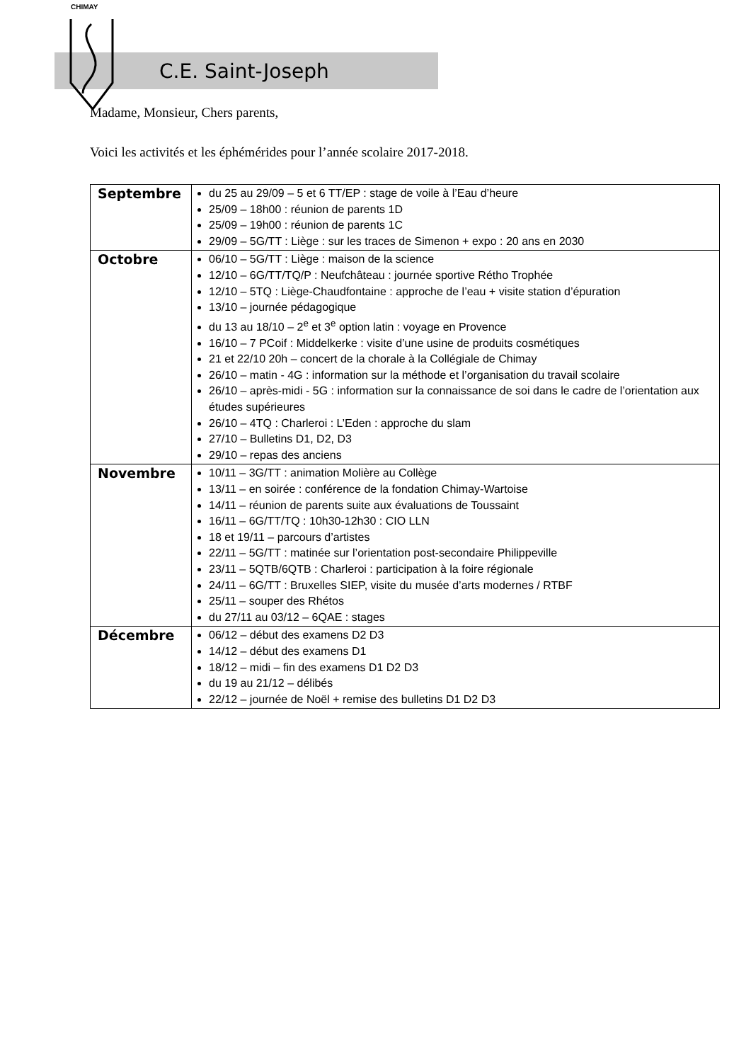CHIMAY
C.E. Saint-Joseph
Madame, Monsieur, Chers parents,
Voici les activités et les éphémérides pour l’année scolaire 2017-2018.
| Septembre | du 25 au 29/09 – 5 et 6 TT/EP : stage de voile à l’Eau d’heure 25/09 – 18h00 : réunion de parents 1D 25/09 – 19h00 : réunion de parents 1C 29/09 – 5G/TT : Liège : sur les traces de Simenon + expo : 20 ans en 2030 |
| Octobre | 06/10 – 5G/TT : Liège : maison de la science 12/10 – 6G/TT/TQ/P : Neufchâteau : journée sportive Rétho Trophée 12/10 – 5TQ : Liège-Chaudfontaine : approche de l’eau + visite station d’épuration 13/10 – journée pédagogique du 13 au 18/10 – 2<sup>e</sup> et 3<sup>e</sup> option latin : voyage en Provence 16/10 – 7 PCoif : Middelkerke : visite d’une usine de produits cosmétiques 21 et 22/10 20h – concert de la chorale à la Collégiale de Chimay 26/10 – matin - 4G : information sur la méthode et l’organisation du travail scolaire 26/10 – après-midi - 5G : information sur la connaissance de soi dans le cadre de l’orientation aux études supérieures 26/10 – 4TQ : Charleroi : L’Eden : approche du slam 27/10 – Bulletins D1, D2, D3 29/10 – repas des anciens |
| Novembre | 10/11 – 3G/TT : animation Molière au Collège 13/11 – en soirée : conférence de la fondation Chimay-Wartoise 14/11 – réunion de parents suite aux évaluations de Toussaint 16/11 – 6G/TT/TQ : 10h30-12h30 : CIO LLN 18 et 19/11 – parcours d’artistes 22/11 – 5G/TT : matinée sur l’orientation post-secondaire Philippeville 23/11 – 5QTB/6QTB : Charleroi : participation à la foire régionale 24/11 – 6G/TT : Bruxelles SIEP, visite du musée d’arts modernes / RTBF 25/11 – souper des Rhétos du 27/11 au 03/12 – 6QAE : stages |
| Décembre | 06/12 – début des examens D2 D3 14/12 – début des examens D1 18/12 – midi – fin des examens D1 D2 D3 du 19 au 21/12 – délibés 22/12 – journée de Noël + remise des bulletins D1 D2 D3 |